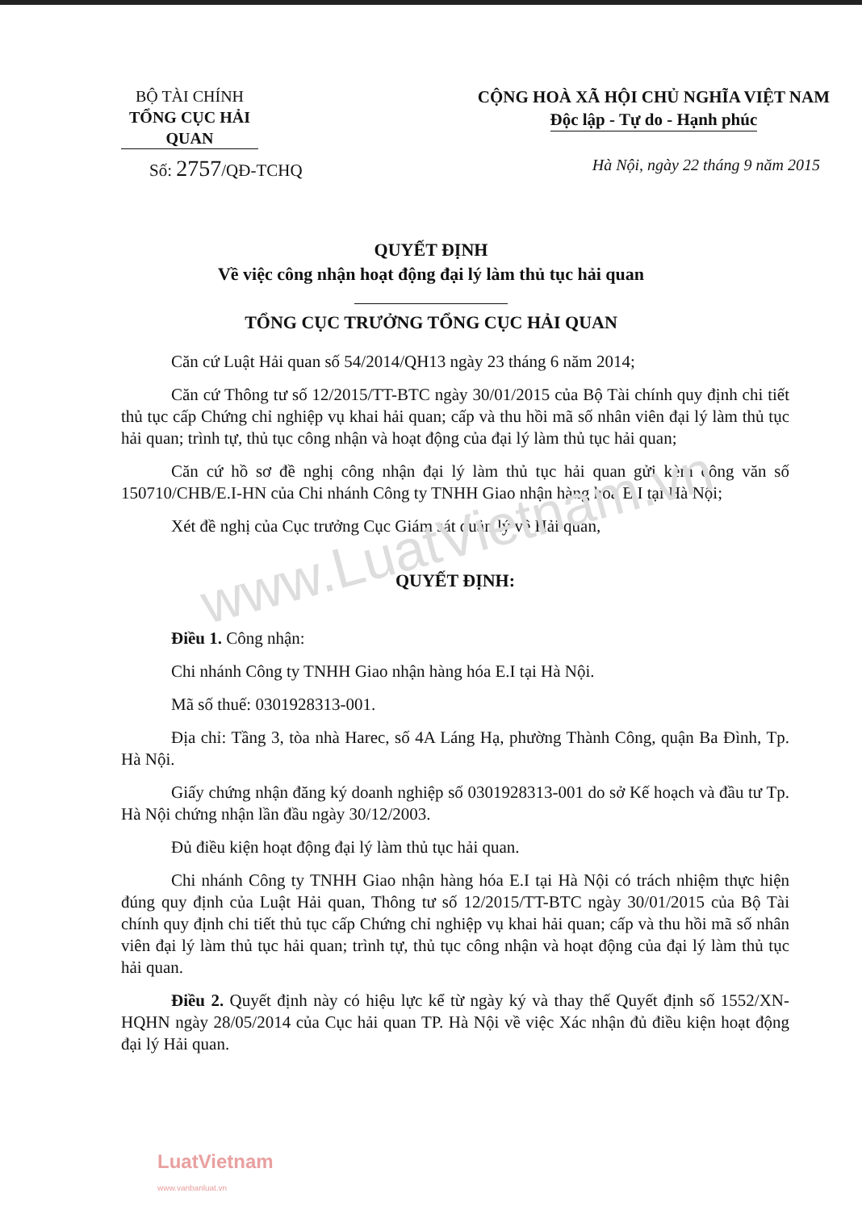www.LuatVietnam.vn
BỘ TÀI CHÍNH
TỔNG CỤC HẢI QUAN
CỘNG HOÀ XÃ HỘI CHỦ NGHĨA VIỆT NAM
Độc lập - Tự do - Hạnh phúc
Số: 2757/QĐ-TCHQ Hà Nội, ngày 22 tháng 9 năm 2015
QUYẾT ĐỊNH
Về việc công nhận hoạt động đại lý làm thủ tục hải quan
TỔNG CỤC TRƯỞNG TỔNG CỤC HẢI QUAN
Căn cứ Luật Hải quan số 54/2014/QH13 ngày 23 tháng 6 năm 2014;
Căn cứ Thông tư số 12/2015/TT-BTC ngày 30/01/2015 của Bộ Tài chính quy định chi tiết thủ tục cấp Chứng chỉ nghiệp vụ khai hải quan; cấp và thu hồi mã số nhân viên đại lý làm thủ tục hải quan; trình tự, thủ tục công nhận và hoạt động của đại lý làm thủ tục hải quan;
Căn cứ hồ sơ đề nghị công nhận đại lý làm thủ tục hải quan gửi kèm công văn số 150710/CHB/E.I-HN của Chi nhánh Công ty TNHH Giao nhận hàng hóa E.I tại Hà Nội;
Xét đề nghị của Cục trưởng Cục Giám sát quản lý về Hải quan,
QUYẾT ĐỊNH:
Điều 1. Công nhận:
Chi nhánh Công ty TNHH Giao nhận hàng hóa E.I tại Hà Nội.
Mã số thuế: 0301928313-001.
Địa chỉ: Tầng 3, tòa nhà Harec, số 4A Láng Hạ, phường Thành Công, quận Ba Đình, Tp. Hà Nội.
Giấy chứng nhận đăng ký doanh nghiệp số 0301928313-001 do sở Kế hoạch và đầu tư Tp. Hà Nội chứng nhận lần đầu ngày 30/12/2003.
Đủ điều kiện hoạt động đại lý làm thủ tục hải quan.
Chi nhánh Công ty TNHH Giao nhận hàng hóa E.I tại Hà Nội có trách nhiệm thực hiện đúng quy định của Luật Hải quan, Thông tư số 12/2015/TT-BTC ngày 30/01/2015 của Bộ Tài chính quy định chi tiết thủ tục cấp Chứng chỉ nghiệp vụ khai hải quan; cấp và thu hồi mã số nhân viên đại lý làm thủ tục hải quan; trình tự, thủ tục công nhận và hoạt động của đại lý làm thủ tục hải quan.
Điều 2. Quyết định này có hiệu lực kể từ ngày ký và thay thế Quyết định số 1552/XN-HQHN ngày 28/05/2014 của Cục hải quan TP. Hà Nội về việc Xác nhận đủ điều kiện hoạt động đại lý Hải quan.
LuatVietnam
www.vanbanluat.vn